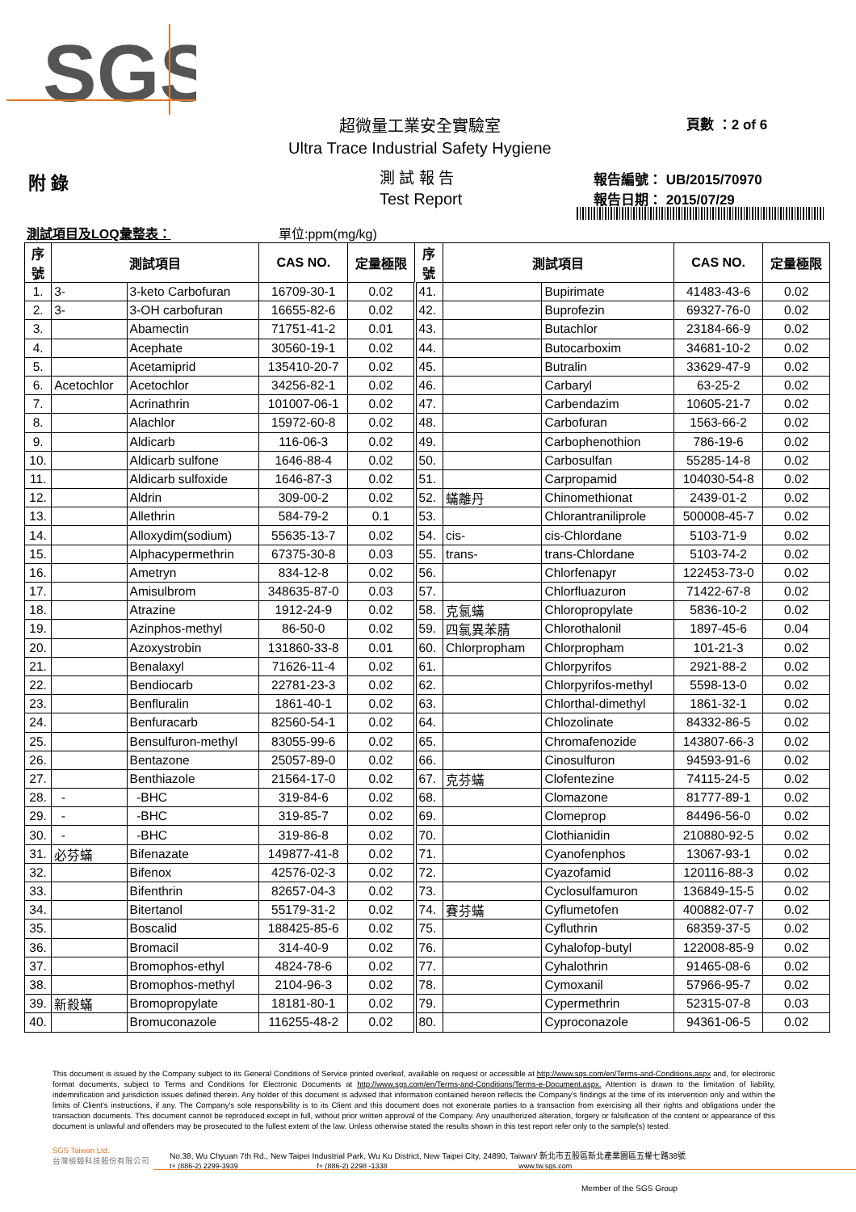SGS
超微量工業安全實驗室 頁數 ：2 of 6
Ultra Trace Industrial Safety Hygiene
附 錄 測 試 報 告
Test Report
報告編號： UB/2015/70970
報告日期： 2015/07/29
測試項目及LOQ彙整表： 單位:ppm(mg/kg)
| 序 號 | 測試項目 | | CAS NO. | 定量極限 | 序 號 | 測試項目 | | CAS NO. | 定量極限 |
| --- | --- | --- | --- | --- | --- | --- | --- | --- | --- |
| 1. | 3- | 3-keto Carbofuran | 16709-30-1 | 0.02 | 41. | | Bupirimate | 41483-43-6 | 0.02 |
| 2. | 3- | 3-OH carbofuran | 16655-82-6 | 0.02 | 42. | | Buprofezin | 69327-76-0 | 0.02 |
| 3. | | Abamectin | 71751-41-2 | 0.01 | 43. | | Butachlor | 23184-66-9 | 0.02 |
| 4. | | Acephate | 30560-19-1 | 0.02 | 44. | | Butocarboxim | 34681-10-2 | 0.02 |
| 5. | | Acetamiprid | 135410-20-7 | 0.02 | 45. | | Butralin | 33629-47-9 | 0.02 |
| 6. | Acetochlor | Acetochlor | 34256-82-1 | 0.02 | 46. | | Carbaryl | 63-25-2 | 0.02 |
| 7. | | Acrinathrin | 101007-06-1 | 0.02 | 47. | | Carbendazim | 10605-21-7 | 0.02 |
| 8. | | Alachlor | 15972-60-8 | 0.02 | 48. | | Carbofuran | 1563-66-2 | 0.02 |
| 9. | | Aldicarb | 116-06-3 | 0.02 | 49. | | Carbophenothion | 786-19-6 | 0.02 |
| 10. | | Aldicarb sulfone | 1646-88-4 | 0.02 | 50. | | Carbosulfan | 55285-14-8 | 0.02 |
| 11. | | Aldicarb sulfoxide | 1646-87-3 | 0.02 | 51. | | Carpropamid | 104030-54-8 | 0.02 |
| 12. | | Aldrin | 309-00-2 | 0.02 | 52. | 蟎離丹 | Chinomethionat | 2439-01-2 | 0.02 |
| 13. | | Allethrin | 584-79-2 | 0.1 | 53. | | Chlorantraniliprole | 500008-45-7 | 0.02 |
| 14. | | Alloxydim(sodium) | 55635-13-7 | 0.02 | 54. | cis- | cis-Chlordane | 5103-71-9 | 0.02 |
| 15. | | Alphacypermethrin | 67375-30-8 | 0.03 | 55. | trans- | trans-Chlordane | 5103-74-2 | 0.02 |
| 16. | | Ametryn | 834-12-8 | 0.02 | 56. | | Chlorfenapyr | 122453-73-0 | 0.02 |
| 17. | | Amisulbrom | 348635-87-0 | 0.03 | 57. | | Chlorfluazuron | 71422-67-8 | 0.02 |
| 18. | | Atrazine | 1912-24-9 | 0.02 | 58. | 克氯蟎 | Chloropropylate | 5836-10-2 | 0.02 |
| 19. | | Azinphos-methyl | 86-50-0 | 0.02 | 59. | 四氯異苯腈 | Chlorothalonil | 1897-45-6 | 0.04 |
| 20. | | Azoxystrobin | 131860-33-8 | 0.01 | 60. | Chlorpropham | Chlorpropham | 101-21-3 | 0.02 |
| 21. | | Benalaxyl | 71626-11-4 | 0.02 | 61. | | Chlorpyrifos | 2921-88-2 | 0.02 |
| 22. | | Bendiocarb | 22781-23-3 | 0.02 | 62. | | Chlorpyrifos-methyl | 5598-13-0 | 0.02 |
| 23. | | Benfluralin | 1861-40-1 | 0.02 | 63. | | Chlorthal-dimethyl | 1861-32-1 | 0.02 |
| 24. | | Benfuracarb | 82560-54-1 | 0.02 | 64. | | Chlozolinate | 84332-86-5 | 0.02 |
| 25. | | Bensulfuron-methyl | 83055-99-6 | 0.02 | 65. | | Chromafenozide | 143807-66-3 | 0.02 |
| 26. | | Bentazone | 25057-89-0 | 0.02 | 66. | | Cinosulfuron | 94593-91-6 | 0.02 |
| 27. | | Benthiazole | 21564-17-0 | 0.02 | 67. | 克芬蟎 | Clofentezine | 74115-24-5 | 0.02 |
| 28. | - | -BHC | 319-84-6 | 0.02 | 68. | | Clomazone | 81777-89-1 | 0.02 |
| 29. | - | -BHC | 319-85-7 | 0.02 | 69. | | Clomeprop | 84496-56-0 | 0.02 |
| 30. | - | -BHC | 319-86-8 | 0.02 | 70. | | Clothianidin | 210880-92-5 | 0.02 |
| 31. | 必芬蟎 | Bifenazate | 149877-41-8 | 0.02 | 71. | | Cyanofenphos | 13067-93-1 | 0.02 |
| 32. | | Bifenox | 42576-02-3 | 0.02 | 72. | | Cyazofamid | 120116-88-3 | 0.02 |
| 33. | | Bifenthrin | 82657-04-3 | 0.02 | 73. | | Cyclosulfamuron | 136849-15-5 | 0.02 |
| 34. | | Bitertanol | 55179-31-2 | 0.02 | 74. | 賽芬蟎 | Cyflumetofen | 400882-07-7 | 0.02 |
| 35. | | Boscalid | 188425-85-6 | 0.02 | 75. | | Cyfluthrin | 68359-37-5 | 0.02 |
| 36. | | Bromacil | 314-40-9 | 0.02 | 76. | | Cyhalofop-butyl | 122008-85-9 | 0.02 |
| 37. | | Bromophos-ethyl | 4824-78-6 | 0.02 | 77. | | Cyhalothrin | 91465-08-6 | 0.02 |
| 38. | | Bromophos-methyl | 2104-96-3 | 0.02 | 78. | | Cymoxanil | 57966-95-7 | 0.02 |
| 39. | 新殺蟎 | Bromopropylate | 18181-80-1 | 0.02 | 79. | | Cypermethrin | 52315-07-8 | 0.03 |
| 40. | | Bromuconazole | 116255-48-2 | 0.02 | 80. | | Cyproconazole | 94361-06-5 | 0.02 |
This document is issued by the Company subject to its General Conditions of Service printed overleaf, available on request or accessible at http://www.sgs.com/en/Terms-and-Conditions.aspx and, for electronic format documents, subject to Terms and Conditions for Electronic Documents at http://www.sgs.com/en/Terms-and-Conditions/Terms-e-Document.aspx. Attention is drawn to the limitation of liability, indemnification and jurisdiction issues defined therein. Any holder of this document is advised that information contained hereon reflects the Company's findings at the time of its intervention only and within the limits of Client's instructions, if any. The Company's sole responsibility is to its Client and this document does not exonerate parties to a transaction from exercising all their rights and obligations under the transaction documents. This document cannot be reproduced except in full, without prior written approval of the Company. Any unauthorized alteration, forgery or falsification of the content or appearance of this document is unlawful and offenders may be prosecuted to the fullest extent of the law. Unless otherwise stated the results shown in this test report refer only to the sample(s) tested.
SGS Taiwan Ltd.
台灣檢驗科技股份有限公司
No.38, Wu Chyuan 7th Rd., New Taipei Industrial Park, Wu Ku District, New Taipei City, 24890, Taiwan/ 新北市五股區新北產業園區五權七路38號
t+ (886-2) 2299-3939 f+ (886-2) 2298 -1338 www.tw.sgs.com
Member of the SGS Group